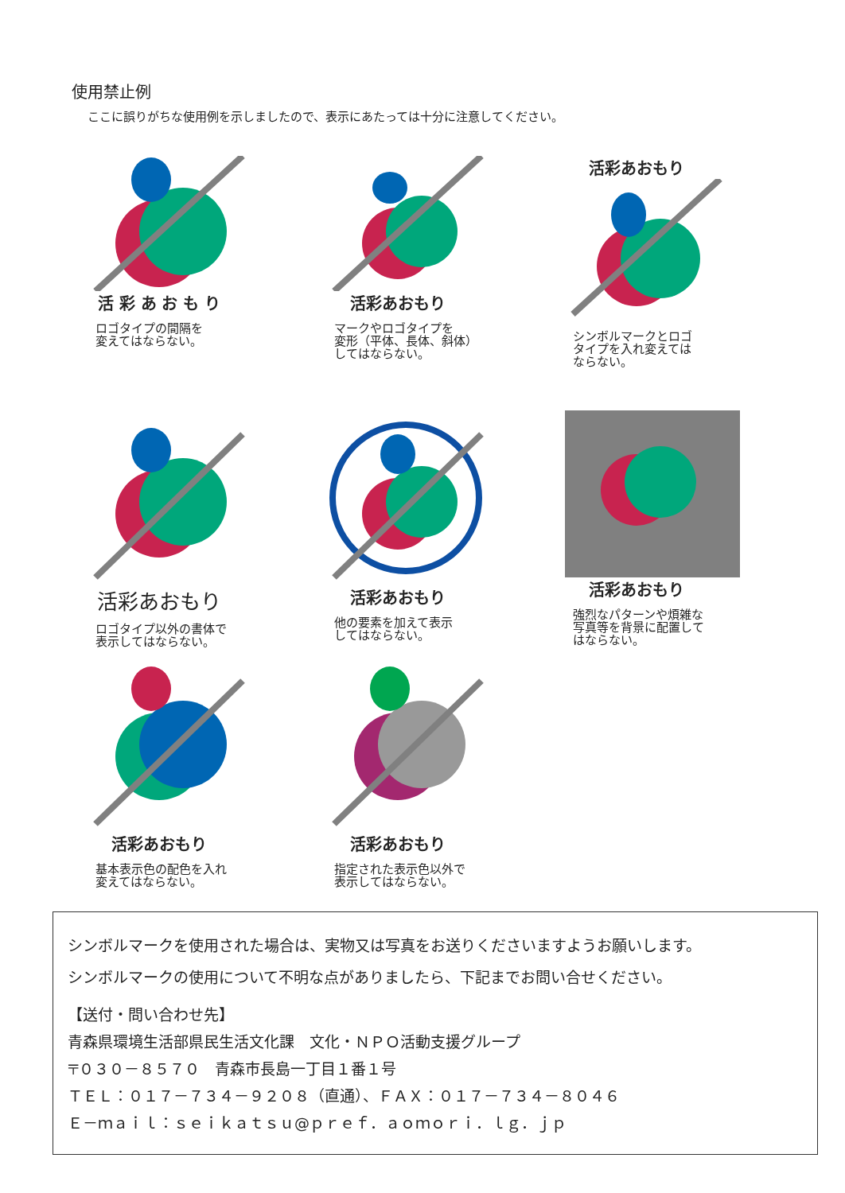使用禁止例
ここに誤りがちな使用例を示しましたので、表示にあたっては十分に注意してください。
活 彩 あ お も り
ロゴタイプの間隔を
変えてはならない。
活彩あおもり
マークやロゴタイプを
変形（平体、長体、斜体）
してはならない。
活彩あおもり
シンボルマークとロゴ
タイプを入れ変えては
ならない。
活彩あおもり
ロゴタイプ以外の書体で
表示してはならない。
活彩あおもり
他の要素を加えて表示
してはならない。
活彩あおもり
強烈なパターンや煩雑な
写真等を背景に配置して
はならない。
活彩あおもり
基本表示色の配色を入れ
変えてはならない。
活彩あおもり
指定された表示色以外で
表示してはならない。
シンボルマークを使用された場合は、実物又は写真をお送りくださいますようお願いします。
シンボルマークの使用について不明な点がありましたら、下記までお問い合せください。
【送付・問い合わせ先】
青森県環境生活部県民生活文化課　文化・ＮＰＯ活動支援グループ
〒０３０－８５７０　青森市長島一丁目１番１号
ＴＥＬ：０１７－７３４－９２０８（直通）、ＦＡＸ：０１７－７３４－８０４６
Ｅ－ｍａｉｌ：ｓｅｉｋａｔｓｕ@ｐｒｅｆ．ａｏｍｏｒｉ．ｌｇ．ｊｐ